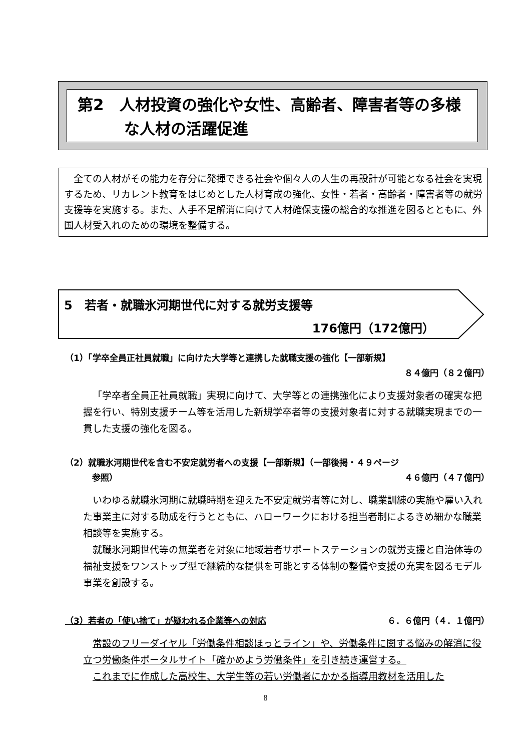第2　人材投資の強化や女性、高齢者、障害者等の多様
　　　な人材の活躍促進
　全ての人材がその能力を存分に発揮できる社会や個々人の人生の再設計が可能となる社会を実現するため、リカレント教育をはじめとした人材育成の強化、女性・若者・高齢者・障害者等の就労支援等を実施する。また、人手不足解消に向けて人材確保支援の総合的な推進を図るとともに、外国人材受入れのための環境を整備する。
5　若者・就職氷河期世代に対する就労支援等
176億円（172億円）
（1）「学卒全員正社員就職」に向けた大学等と連携した就職支援の強化【一部新規】
８４億円（８２億円）
「学卒者全員正社員就職」実現に向けて、大学等との連携強化により支援対象者の確実な把握を行い、特別支援チーム等を活用した新規学卒者等の支援対象者に対する就職実現までの一貫した支援の強化を図る。
（2）就職氷河期世代を含む不安定就労者への支援【一部新規】（一部後掲・４９ページ
参照） ４６億円（４７億円）
いわゆる就職氷河期に就職時期を迎えた不安定就労者等に対し、職業訓練の実施や雇い入れた事業主に対する助成を行うとともに、ハローワークにおける担当者制によるきめ細かな職業相談等を実施する。
就職氷河期世代等の無業者を対象に地域若者サポートステーションの就労支援と自治体等の福祉支援をワンストップ型で継続的な提供を可能とする体制の整備や支援の充実を図るモデル事業を創設する。
（3）若者の「使い捨て」が疑われる企業等への対応 ６．６億円（４．１億円）
常設のフリーダイヤル「労働条件相談ほっとライン」や、労働条件に関する悩みの解消に役立つ労働条件ポータルサイト「確かめよう労働条件」を引き続き運営する。
これまでに作成した高校生、大学生等の若い労働者にかかる指導用教材を活用した
8